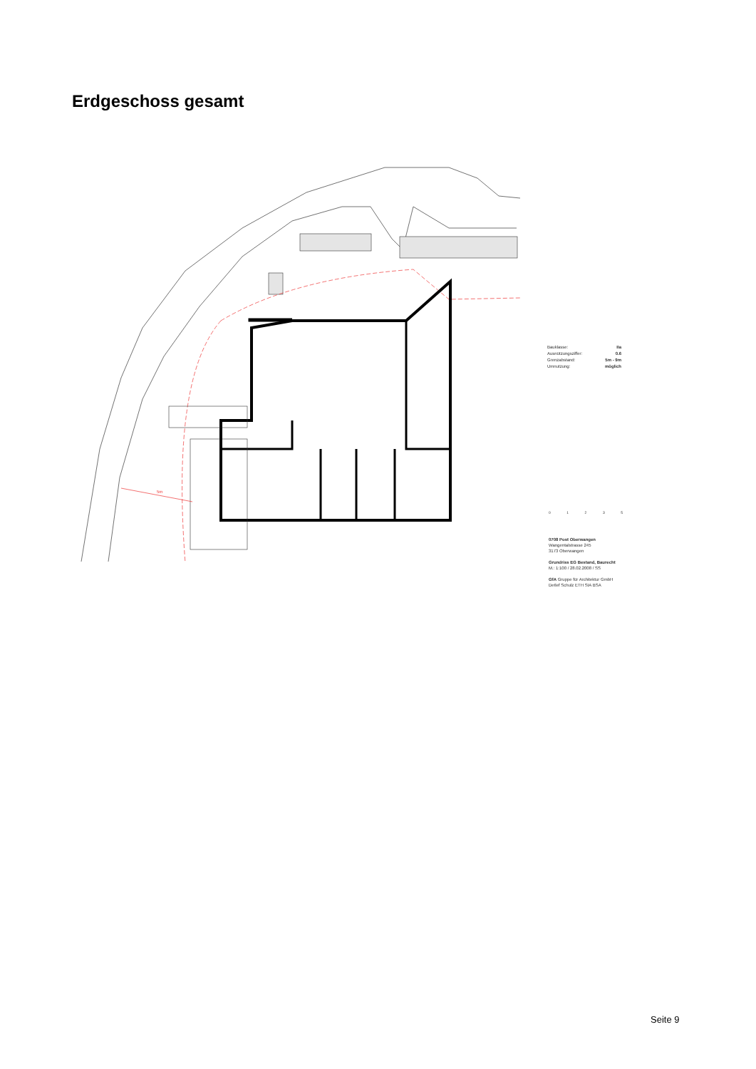Erdgeschoss gesamt
5m
Bauklasse: IIa
Ausnützungsziffer: 0.6
Grenzabstand: 5m - 9m
Umnutzung: möglich
01235
0708 Post Oberwangen
Wangentalstrasse 245
3173 Oberwangen
Grundriss EG Bestand, Baurecht
M.: 1:100 / 28.02.2008 / SS
GfA Gruppe für Architektur GmbH
Detlef Schulz ETH SIA BSA
Seite 9